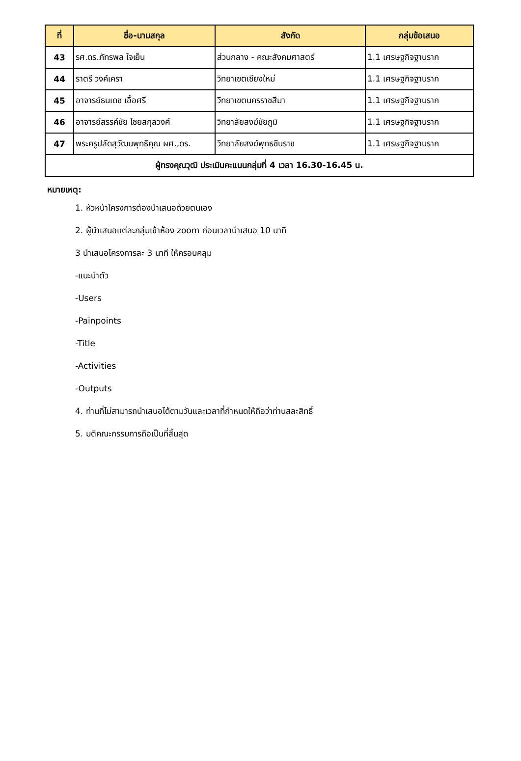| ที่ | ชื่อ-นามสกุล | สังกัด | กลุ่มข้อเสนอ |
| --- | --- | --- | --- |
| 43 | รศ.ดร.ภัทรพล ใจเย็น | ส่วนกลาง - คณะสังคมศาสตร์ | 1.1 เศรษฐกิจฐานราก |
| 44 | ราตรี วงค์เครา | วิทยาเขตเชียงใหม่ | 1.1 เศรษฐกิจฐานราก |
| 45 | อาจารย์ธนเดช เอื้อศรี | วิทยาเขตนครราชสีมา | 1.1 เศรษฐกิจฐานราก |
| 46 | อาจารย์สรรค์ชัย ไชยสกุลวงศ์ | วิทยาลัยสงฆ์ชัยภูมิ | 1.1 เศรษฐกิจฐานราก |
| 47 | พระครูปลัดสุวัฒนพุทธิคุณ ผศ.,ดร. | วิทยาลัยสงฆ์พุทธชินราช | 1.1 เศรษฐกิจฐานราก |
| ผู้ทรงคุณวุฒิ ประเมินคะแนนกลุ่มที่ 4 เวลา 16.30-16.45 น. | | | |
หมายเหตุ:
1. หัวหน้าโครงการต้องนำเสนอด้วยตนเอง
2. ผู้นำเสนอแต่ละกลุ่มเข้าห้อง zoom ก่อนเวลานำเสนอ 10 นาที
3 นำเสนอโครงการละ 3 นาที ให้ครอบคลุม
-แนะนำตัว
-Users
-Painpoints
-Title
-Activities
-Outputs
4. ท่านที่ไม่สามารถนำเสนอได้ตามวันและเวลาที่กำหนดให้ถือว่าท่านสละสิทธิ์
5. มติคณะกรรมการถือเป็นที่สิ้นสุด